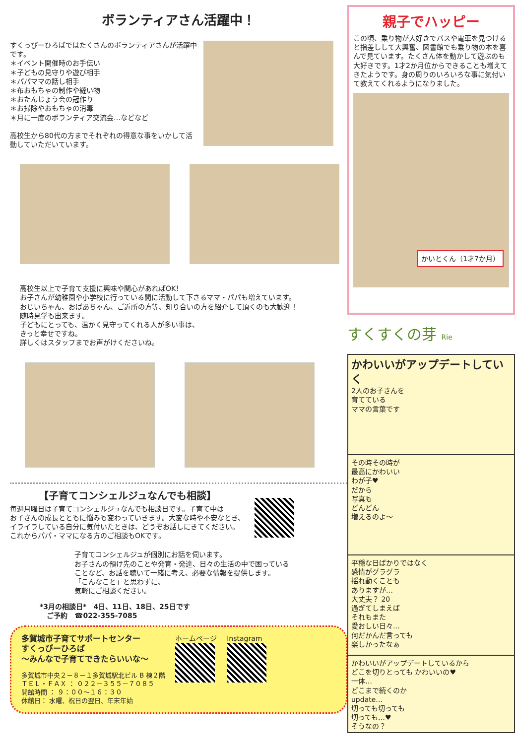ボランティアさん活躍中！
すくっぴーひろばではたくさんのボランティアさんが活躍中です。
＊イベント開催時のお手伝い
＊子どもの見守りや遊び相手
＊パパママの話し相手
＊布おもちゃの制作や縫い物
＊おたんじょう会の冠作り
＊お掃除やおもちゃの消毒
＊月に一度のボランティア交流会…などなど
高校生から80代の方までそれぞれの得意な事をいかして活動していただいています。
高校生以上で子育て支援に興味や関心があればOK！
お子さんが幼稚園や小学校に行っている間に活動して下さるママ・パパも増えています。
おじいちゃん、おばあちゃん、ご近所の方等、知り合いの方を紹介して頂くのも大歓迎！
随時見学も出来ます。
子どもにとっても、温かく見守ってくれる人が多い事は、
きっと幸せですね。
詳しくはスタッフまでお声がけくださいね。
【子育てコンシェルジュなんでも相談】
毎週月曜日は子育てコンシェルジュなんでも相談日です。子育て中は
お子さんの成長とともに悩みも変わっていきます。大変な時や不安なとき、
イライラしている自分に気付いたときは、どうぞお話しにきてください。
これからパパ・ママになる方のご相談もOKです。
子育てコンシェルジュが個別にお話を伺います。
お子さんの預け先のことや発育・発達、日々の生活の中で困っている
ことなど、お話を聴いて一緒に考え、必要な情報を提供します。
「こんなこと」と思わずに、
気軽にご相談ください。
*3月の相談日*　4日、11日、18日、25日です
　ご予約　☎022-355-7085
多賀城市子育てサポートセンター
すくっぴーひろば
～みんなで子育てできたらいいな～
多賀城市中央２－８－１多賀城駅北ビル B 棟２階
ＴＥＬ・ＦＡＸ ： ０２２－３５５－７０８５
開館時間 ： ９：００～１６：３０
休館日： 水曜、祝日の翌日、年末年始
ホームページ Instagram
親子でハッピー
この頃、乗り物が大好きでバスや電車を見つけると指差しして大興奮、図書館でも乗り物の本を喜んで見ています。たくさん体を動かして遊ぶのも大好きです。1才2か月位からできることも増えてきたようです。身の周りのいろいろな事に気付いて教えてくれるようになりました。
かいとくん（1才7か月）
すくすくの芽 Rie
かわいいがアップデートしていく
2人のお子さんを
育てている
ママの言葉です
その時その時が
最高にかわいい
わが子♥
だから
写真も
どんどん
増えるのよ～
平穏な日ばかりではなく
感情がグラグラ
揺れ動くことも
ありますが…
大丈夫？ 20
過ぎてしまえば
それもまた
愛おしい日々…
何だかんだ言っても
楽しかったなぁ
かわいいがアップデートしているから
どこを切りとっても かわいいの♥
一体…
どこまで続くのか
update…
切っても切っても
切っても…♥
そうなの？